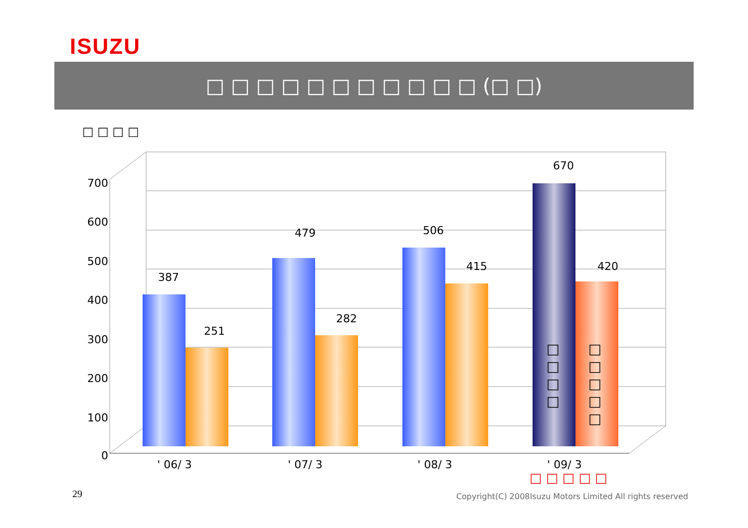ISUZU
□ □ □ □ □ □ □ □ □ □ □ (□ □)
□ □ □ □
700
600
500
400
300
200
100
0
387
251
479
282
506
415
670
420
' 06/ 3
' 07/ 3
' 08/ 3
' 09/ 3
□ □ □ □ □
□
□
□
□
□
□
□
□
□
29
Copyright(C) 2008Isuzu Motors Limited All rights reserved